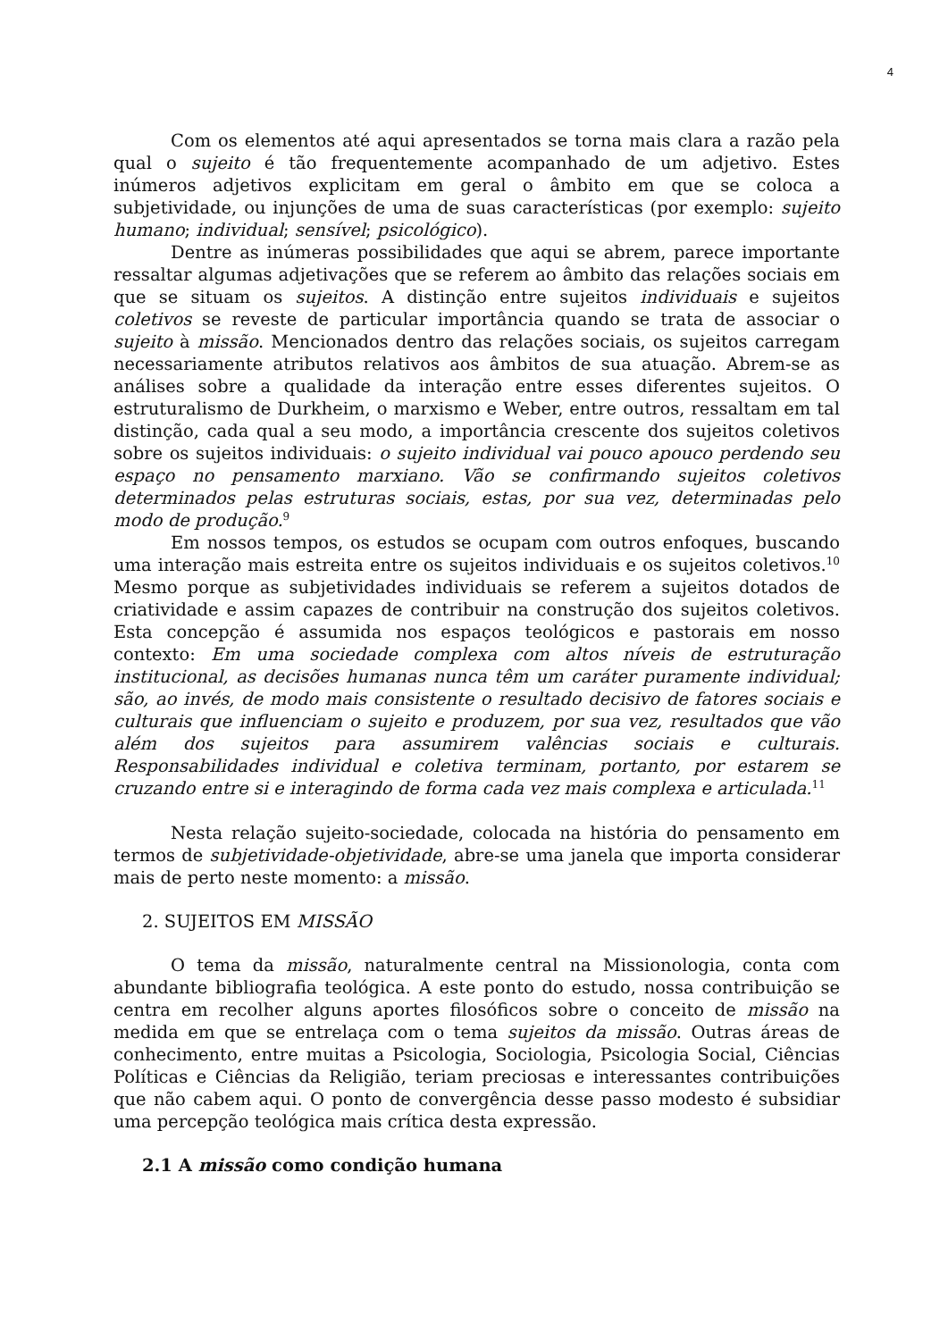4
Com os elementos até aqui apresentados se torna mais clara a razão pela qual o sujeito é tão frequentemente acompanhado de um adjetivo. Estes inúmeros adjetivos explicitam em geral o âmbito em que se coloca a subjetividade, ou injunções de uma de suas características (por exemplo: sujeito humano; individual; sensível; psicológico).
Dentre as inúmeras possibilidades que aqui se abrem, parece importante ressaltar algumas adjetivações que se referem ao âmbito das relações sociais em que se situam os sujeitos. A distinção entre sujeitos individuais e sujeitos coletivos se reveste de particular importância quando se trata de associar o sujeito à missão. Mencionados dentro das relações sociais, os sujeitos carregam necessariamente atributos relativos aos âmbitos de sua atuação. Abrem-se as análises sobre a qualidade da interação entre esses diferentes sujeitos. O estruturalismo de Durkheim, o marxismo e Weber, entre outros, ressaltam em tal distinção, cada qual a seu modo, a importância crescente dos sujeitos coletivos sobre os sujeitos individuais: o sujeito individual vai pouco apouco perdendo seu espaço no pensamento marxiano. Vão se confirmando sujeitos coletivos determinados pelas estruturas sociais, estas, por sua vez, determinadas pelo modo de produção.<sup>9</sup>
Em nossos tempos, os estudos se ocupam com outros enfoques, buscando uma interação mais estreita entre os sujeitos individuais e os sujeitos coletivos.<sup>10</sup> Mesmo porque as subjetividades individuais se referem a sujeitos dotados de criatividade e assim capazes de contribuir na construção dos sujeitos coletivos. Esta concepção é assumida nos espaços teológicos e pastorais em nosso contexto: Em uma sociedade complexa com altos níveis de estruturação institucional, as decisões humanas nunca têm um caráter puramente individual; são, ao invés, de modo mais consistente o resultado decisivo de fatores sociais e culturais que influenciam o sujeito e produzem, por sua vez, resultados que vão além dos sujeitos para assumirem valências sociais e culturais. Responsabilidades individual e coletiva terminam, portanto, por estarem se cruzando entre si e interagindo de forma cada vez mais complexa e articulada.<sup>11</sup>
Nesta relação sujeito-sociedade, colocada na história do pensamento em termos de subjetividade-objetividade, abre-se uma janela que importa considerar mais de perto neste momento: a missão.
2. SUJEITOS EM MISSÃO
O tema da missão, naturalmente central na Missionologia, conta com abundante bibliografia teológica. A este ponto do estudo, nossa contribuição se centra em recolher alguns aportes filosóficos sobre o conceito de missão na medida em que se entrelaça com o tema sujeitos da missão. Outras áreas de conhecimento, entre muitas a Psicologia, Sociologia, Psicologia Social, Ciências Políticas e Ciências da Religião, teriam preciosas e interessantes contribuições que não cabem aqui. O ponto de convergência desse passo modesto é subsidiar uma percepção teológica mais crítica desta expressão.
2.1 A missão como condição humana